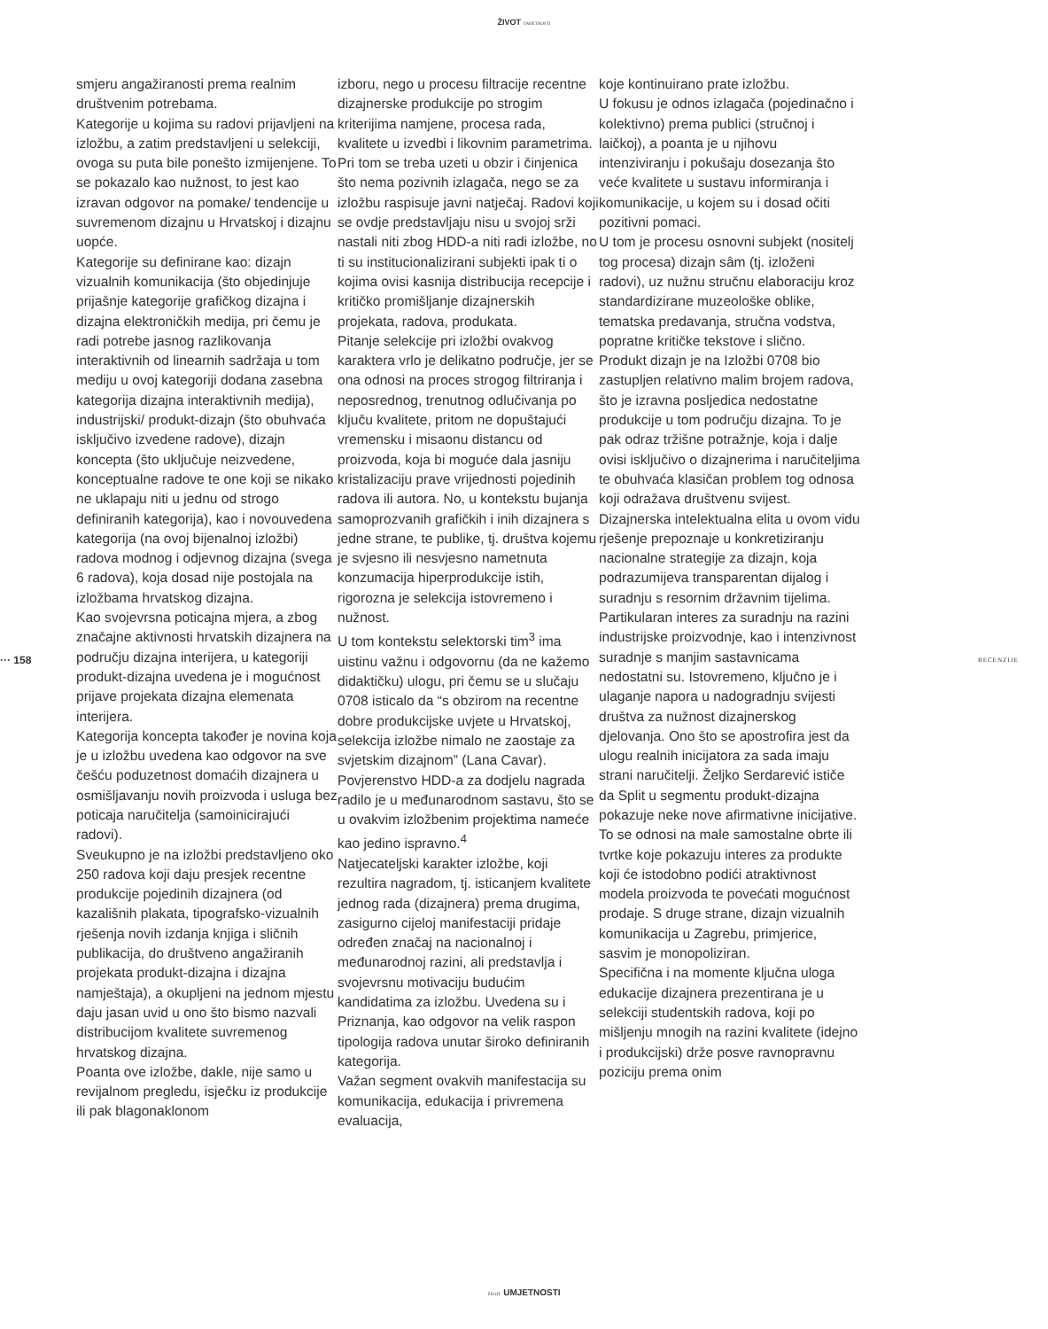ŽIVOT UMJETNOSTI
··· 158 RECENZIJE
smjeru angažiranosti prema realnim društvenim potrebama.
Kategorije u kojima su radovi prijavljeni na izložbu, a zatim predstavljeni u selekciji, ovoga su puta bile ponešto izmijenjene. To se pokazalo kao nužnost, to jest kao izravan odgovor na pomake/ tendencije u suvremenom dizajnu u Hrvatskoj i dizajnu uopće.
Kategorije su definirane kao: dizajn vizualnih komunikacija (što objedinjuje prijašnje kategorije grafičkog dizajna i dizajna elektroničkih medija, pri čemu je radi potrebe jasnog razlikovanja interaktivnih od linearnih sadržaja u tom mediju u ovoj kategoriji dodana zasebna kategorija dizajna interaktivnih medija), industrijski/ produkt-dizajn (što obuhvaća isključivo izvedene radove), dizajn koncepta (što uključuje neizvedene, konceptualne radove te one koji se nikako ne uklapaju niti u jednu od strogo definiranih kategorija), kao i novouvedena kategorija (na ovoj bijenalnoj izložbi) radova modnog i odjevnog dizajna (svega 6 radova), koja dosad nije postojala na izložbama hrvatskog dizajna.
Kao svojevrsna poticajna mjera, a zbog značajne aktivnosti hrvatskih dizajnera na području dizajna interijera, u kategoriji produkt-dizajna uvedena je i mogućnost prijave projekata dizajna elemenata interijera.
Kategorija koncepta također je novina koja je u izložbu uvedena kao odgovor na sve češću poduzetnost domaćih dizajnera u osmišljavanju novih proizvoda i usluga bez poticaja naručitelja (samoinicirajući radovi).
Sveukupno je na izložbi predstavljeno oko 250 radova koji daju presjek recentne produkcije pojedinih dizajnera (od kazališnih plakata, tipografsko-vizualnih rješenja novih izdanja knjiga i sličnih publikacija, do društveno angažiranih projekata produkt-dizajna i dizajna namještaja), a okupljeni na jednom mjestu daju jasan uvid u ono što bismo nazvali distribucijom kvalitete suvremenog hrvatskog dizajna.
Poanta ove izložbe, dakle, nije samo u revijalnom pregledu, isječku iz produkcije ili pak blagonaklonom
izboru, nego u procesu filtracije recentne dizajnerske produkcije po strogim kriterijima namjene, procesa rada, kvalitete u izvedbi i likovnim parametrima. Pri tom se treba uzeti u obzir i činjenica što nema pozivnih izlagača, nego se za izložbu raspisuje javni natječaj. Radovi koji se ovdje predstavljaju nisu u svojoj srži nastali niti zbog HDD-a niti radi izložbe, no ti su institucionalizirani subjekti ipak ti o kojima ovisi kasnija distribucija recepcije i kritičko promišljanje dizajnerskih projekata, radova, produkata.
Pitanje selekcije pri izložbi ovakvog karaktera vrlo je delikatno područje, jer se ona odnosi na proces strogog filtriranja i neposrednog, trenutnog odlučivanja po ključu kvalitete, pritom ne dopuštajući vremensku i misaonu distancu od proizvoda, koja bi moguće dala jasniju kristalizaciju prave vrijednosti pojedinih radova ili autora. No, u kontekstu bujanja samoprozvanih grafičkih i inih dizajnera s jedne strane, te publike, tj. društva kojemu je svjesno ili nesvjesno nametnuta konzumacija hiperprodukcije istih, rigorozna je selekcija istovremeno i nužnost.
U tom kontekstu selektorski tim<sup>3</sup> ima uistinu važnu i odgovornu (da ne kažemo didaktičku) ulogu, pri čemu se u slučaju 0708 isticalo da “s obzirom na recentne dobre produkcijske uvjete u Hrvatskoj, selekcija izložbe nimalo ne zaostaje za svjetskim dizajnom” (Lana Cavar). Povjerenstvo HDD-a za dodjelu nagrada radilo je u međunarodnom sastavu, što se u ovakvim izložbenim projektima nameće kao jedino ispravno.<sup>4</sup>
Natjecateljski karakter izložbe, koji rezultira nagradom, tj. isticanjem kvalitete jednog rada (dizajnera) prema drugima, zasigurno cijeloj manifestaciji pridaje određen značaj na nacionalnoj i međunarodnoj razini, ali predstavlja i svojevrsnu motivaciju budućim kandidatima za izložbu. Uvedena su i Priznanja, kao odgovor na velik raspon tipologija radova unutar široko definiranih kategorija.
Važan segment ovakvih manifestacija su komunikacija, edukacija i privremena evaluacija,
koje kontinuirano prate izložbu.
U fokusu je odnos izlagača (pojedinačno i kolektivno) prema publici (stručnoj i laičkoj), a poanta je u njihovu intenziviranju i pokušaju dosezanja što veće kvalitete u sustavu informiranja i komunikacije, u kojem su i dosad očiti pozitivni pomaci.
U tom je procesu osnovni subjekt (nositelj tog procesa) dizajn sâm (tj. izloženi radovi), uz nužnu stručnu elaboraciju kroz standardizirane muzeološke oblike, tematska predavanja, stručna vodstva, popratne kritičke tekstove i slično.
Produkt dizajn je na Izložbi 0708 bio zastupljen relativno malim brojem radova, što je izravna posljedica nedostatne produkcije u tom području dizajna. To je pak odraz tržišne potražnje, koja i dalje ovisi isključivo o dizajnerima i naručiteljima te obuhvaća klasičan problem tog odnosa koji odražava društvenu svijest. Dizajnerska intelektualna elita u ovom vidu rješenje prepoznaje u konkretiziranju nacionalne strategije za dizajn, koja podrazumijeva transparentan dijalog i suradnju s resornim državnim tijelima. Partikularan interes za suradnju na razini industrijske proizvodnje, kao i intenzivnost suradnje s manjim sastavnicama nedostatni su. Istovremeno, ključno je i ulaganje napora u nadogradnju svijesti društva za nužnost dizajnerskog djelovanja. Ono što se apostrofira jest da ulogu realnih inicijatora za sada imaju strani naručitelji. Željko Serdarević ističe da Split u segmentu produkt-dizajna pokazuje neke nove afirmativne inicijative. To se odnosi na male samostalne obrte ili tvrtke koje pokazuju interes za produkte koji će istodobno podići atraktivnost modela proizvoda te povećati mogućnost prodaje. S druge strane, dizajn vizualnih komunikacija u Zagrebu, primjerice, sasvim je monopoliziran.
Specifična i na momente ključna uloga edukacije dizajnera prezentirana je u selekciji studentskih radova, koji po mišljenju mnogih na razini kvalitete (idejno i produkcijski) drže posve ravnopravnu poziciju prema onim
ŽIVOT UMJETNOSTI